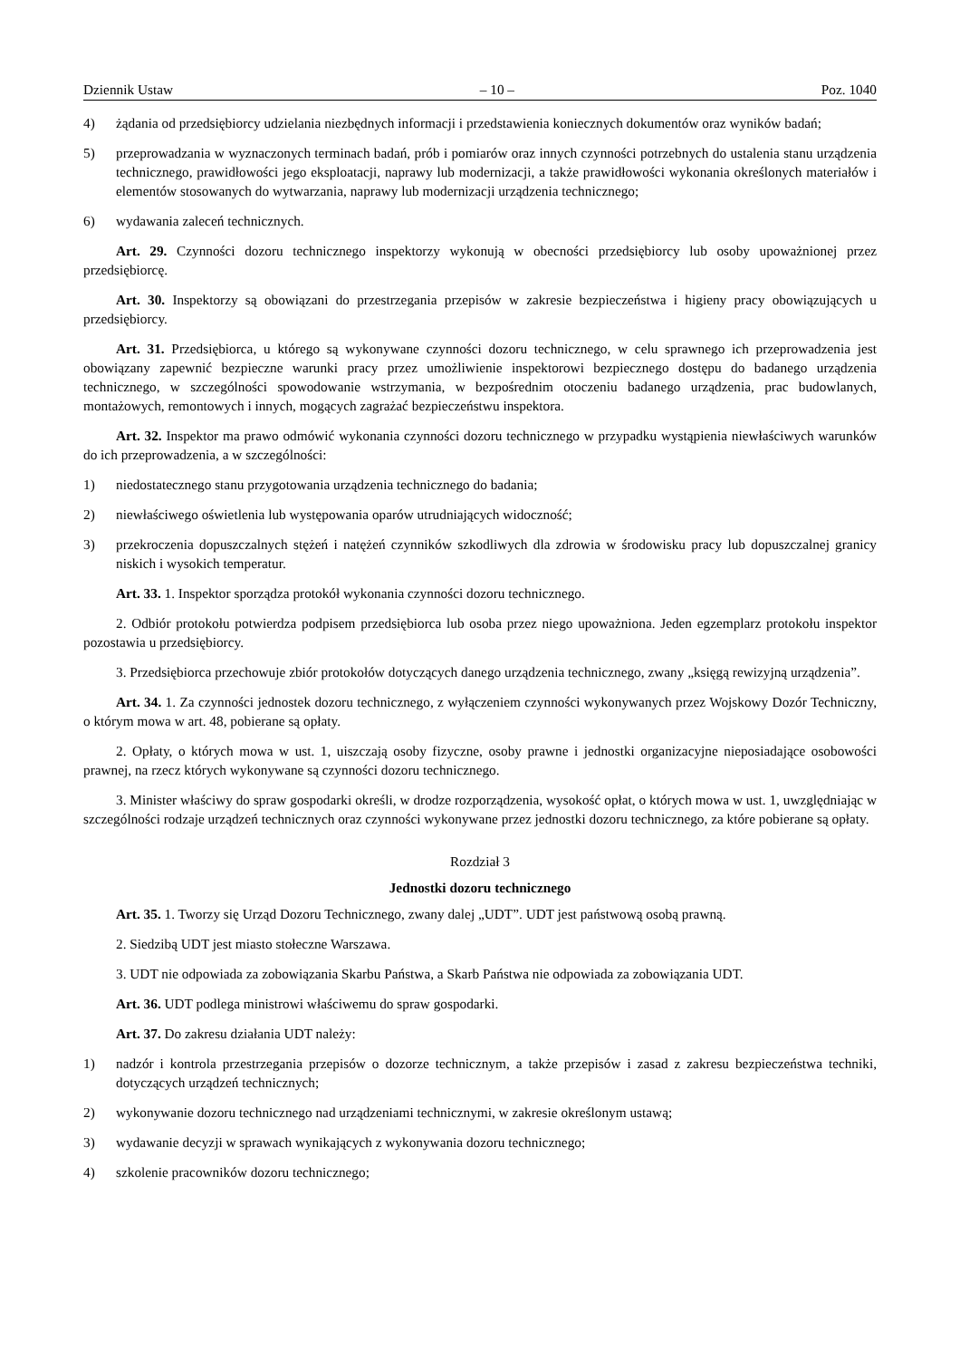Dziennik Ustaw – 10 – Poz. 1040
4) żądania od przedsiębiorcy udzielania niezbędnych informacji i przedstawienia koniecznych dokumentów oraz wyników badań;
5) przeprowadzania w wyznaczonych terminach badań, prób i pomiarów oraz innych czynności potrzebnych do ustalenia stanu urządzenia technicznego, prawidłowości jego eksploatacji, naprawy lub modernizacji, a także prawidłowości wykonania określonych materiałów i elementów stosowanych do wytwarzania, naprawy lub modernizacji urządzenia technicznego;
6) wydawania zaleceń technicznych.
Art. 29. Czynności dozoru technicznego inspektorzy wykonują w obecności przedsiębiorcy lub osoby upoważnionej przez przedsiębiorcę.
Art. 30. Inspektorzy są obowiązani do przestrzegania przepisów w zakresie bezpieczeństwa i higieny pracy obowiązujących u przedsiębiorcy.
Art. 31. Przedsiębiorca, u którego są wykonywane czynności dozoru technicznego, w celu sprawnego ich przeprowadzenia jest obowiązany zapewnić bezpieczne warunki pracy przez umożliwienie inspektorowi bezpiecznego dostępu do badanego urządzenia technicznego, w szczególności spowodowanie wstrzymania, w bezpośrednim otoczeniu badanego urządzenia, prac budowlanych, montażowych, remontowych i innych, mogących zagrażać bezpieczeństwu inspektora.
Art. 32. Inspektor ma prawo odmówić wykonania czynności dozoru technicznego w przypadku wystąpienia niewłaściwych warunków do ich przeprowadzenia, a w szczególności:
1) niedostatecznego stanu przygotowania urządzenia technicznego do badania;
2) niewłaściwego oświetlenia lub występowania oparów utrudniających widoczność;
3) przekroczenia dopuszczalnych stężeń i natężeń czynników szkodliwych dla zdrowia w środowisku pracy lub dopuszczalnej granicy niskich i wysokich temperatur.
Art. 33. 1. Inspektor sporządza protokół wykonania czynności dozoru technicznego.
2. Odbiór protokołu potwierdza podpisem przedsiębiorca lub osoba przez niego upoważniona. Jeden egzemplarz protokołu inspektor pozostawia u przedsiębiorcy.
3. Przedsiębiorca przechowuje zbiór protokołów dotyczących danego urządzenia technicznego, zwany „księgą rewizyjną urządzenia”.
Art. 34. 1. Za czynności jednostek dozoru technicznego, z wyłączeniem czynności wykonywanych przez Wojskowy Dozór Techniczny, o którym mowa w art. 48, pobierane są opłaty.
2. Opłaty, o których mowa w ust. 1, uiszczają osoby fizyczne, osoby prawne i jednostki organizacyjne nieposiadające osobowości prawnej, na rzecz których wykonywane są czynności dozoru technicznego.
3. Minister właściwy do spraw gospodarki określi, w drodze rozporządzenia, wysokość opłat, o których mowa w ust. 1, uwzględniając w szczególności rodzaje urządzeń technicznych oraz czynności wykonywane przez jednostki dozoru technicznego, za które pobierane są opłaty.
Rozdział 3
Jednostki dozoru technicznego
Art. 35. 1. Tworzy się Urząd Dozoru Technicznego, zwany dalej „UDT”. UDT jest państwową osobą prawną.
2. Siedzibą UDT jest miasto stołeczne Warszawa.
3. UDT nie odpowiada za zobowiązania Skarbu Państwa, a Skarb Państwa nie odpowiada za zobowiązania UDT.
Art. 36. UDT podlega ministrowi właściwemu do spraw gospodarki.
Art. 37. Do zakresu działania UDT należy:
1) nadzór i kontrola przestrzegania przepisów o dozorze technicznym, a także przepisów i zasad z zakresu bezpieczeństwa techniki, dotyczących urządzeń technicznych;
2) wykonywanie dozoru technicznego nad urządzeniami technicznymi, w zakresie określonym ustawą;
3) wydawanie decyzji w sprawach wynikających z wykonywania dozoru technicznego;
4) szkolenie pracowników dozoru technicznego;